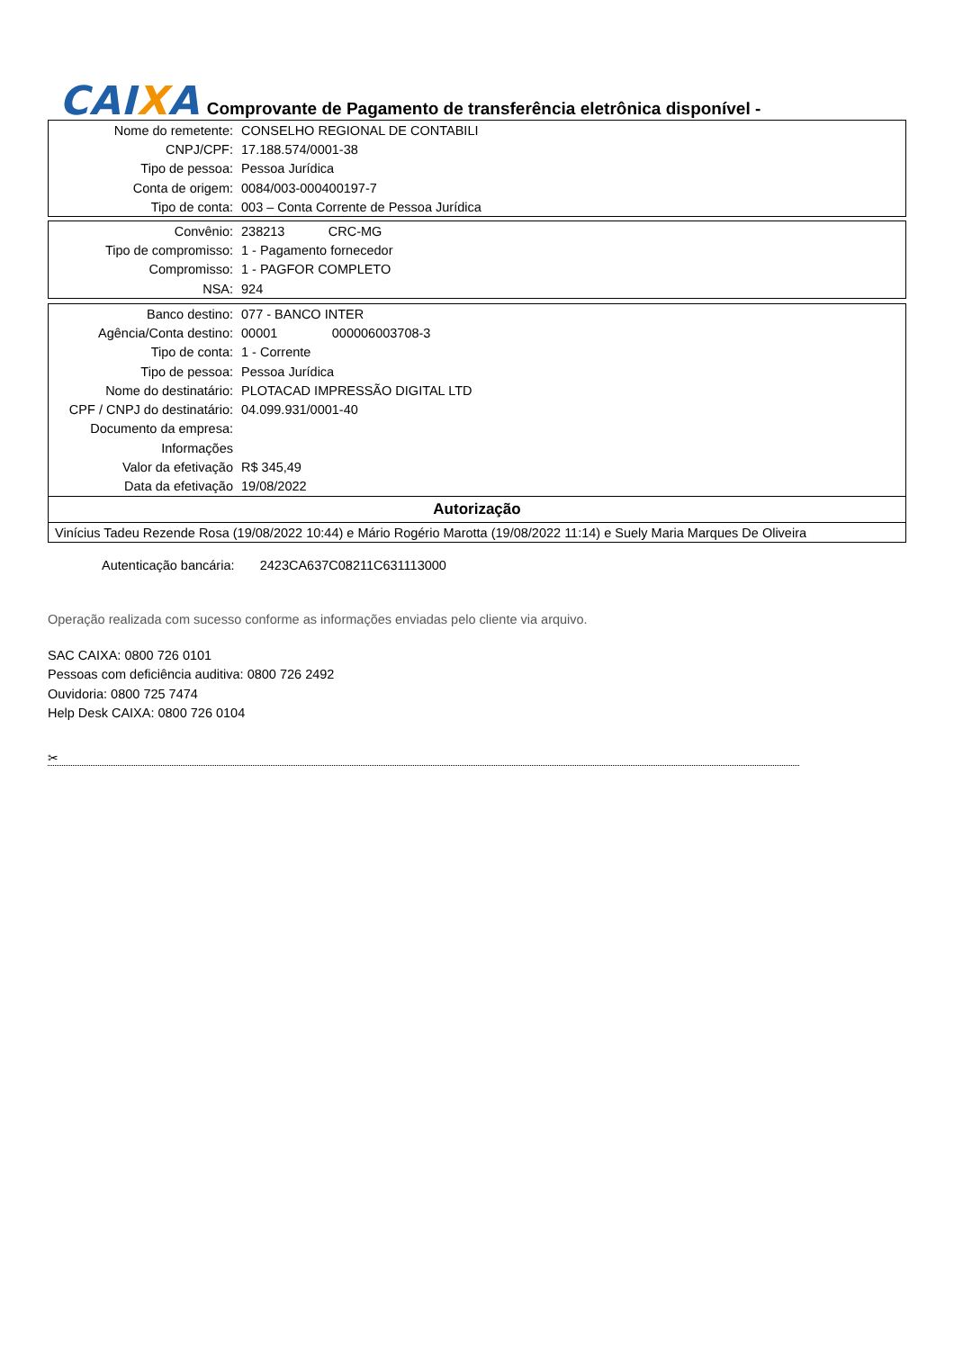CAIXA
Comprovante de Pagamento de transferência eletrônica disponível -
| Nome do remetente: | CONSELHO REGIONAL DE CONTABILI |
| CNPJ/CPF: | 17.188.574/0001-38 |
| Tipo de pessoa: | Pessoa Jurídica |
| Conta de origem: | 0084/003-000400197-7 |
| Tipo de conta: | 003 – Conta Corrente de Pessoa Jurídica |
| Convênio: | 238213 CRC-MG |
| Tipo de compromisso: | 1 - Pagamento fornecedor |
| Compromisso: | 1 - PAGFOR COMPLETO |
| NSA: | 924 |
| Banco destino: | 077 - BANCO INTER |
| Agência/Conta destino: | 00001 000006003708-3 |
| Tipo de conta: | 1 - Corrente |
| Tipo de pessoa: | Pessoa Jurídica |
| Nome do destinatário: | PLOTACAD IMPRESSÃO DIGITAL LTD |
| CPF / CNPJ do destinatário: | 04.099.931/0001-40 |
| Documento da empresa: | |
| Informações | |
| Valor da efetivação | R$ 345,49 |
| Data da efetivação | 19/08/2022 |
| Autorização | |
| Vinícius Tadeu Rezende Rosa (19/08/2022 10:44) e Mário Rogério Marotta (19/08/2022 11:14) e Suely Maria Marques De Oliveira | |
Autenticação bancária: 2423CA637C08211C631113000
Operação realizada com sucesso conforme as informações enviadas pelo cliente via arquivo.
SAC CAIXA: 0800 726 0101
Pessoas com deficiência auditiva: 0800 726 2492
Ouvidoria: 0800 725 7474
Help Desk CAIXA: 0800 726 0104
✂